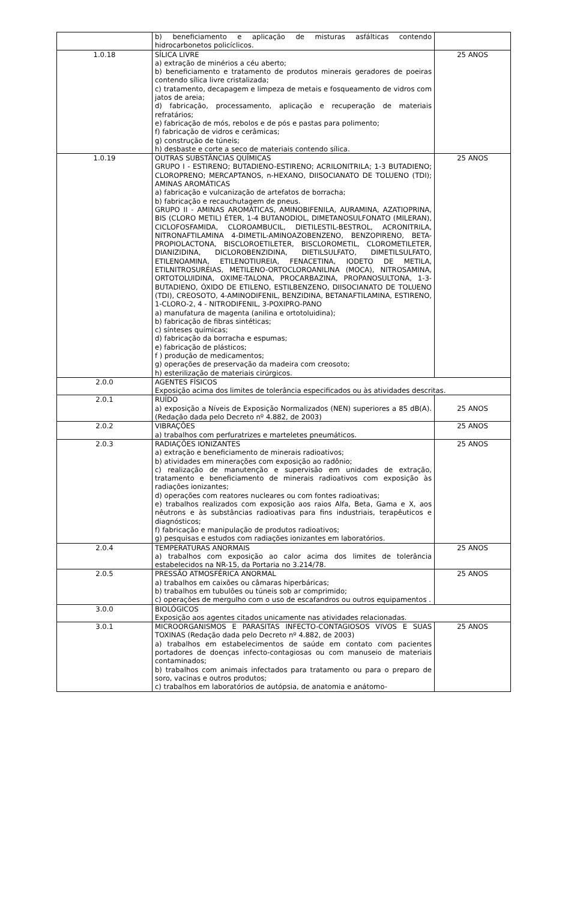| | b) beneficiamento e aplicação de misturas asfálticas contendo hidrocarbonetos policíclicos. | |
| 1.0.18 | SÍLICA LIVRE a) extração de minérios a céu aberto; b) beneficiamento e tratamento de produtos minerais geradores de poeiras contendo sílica livre cristalizada; c) tratamento, decapagem e limpeza de metais e fosqueamento de vidros com jatos de areia; d) fabricação, processamento, aplicação e recuperação de materiais refratários; e) fabricação de mós, rebolos e de pós e pastas para polimento; f) fabricação de vidros e cerâmicas; g) construção de túneis; h) desbaste e corte a seco de materiais contendo sílica. | 25 ANOS |
| 1.0.19 | OUTRAS SUBSTÂNCIAS QUÍMICAS GRUPO I - ESTIRENO; BUTADIENO-ESTIRENO; ACRILONITRILA; 1-3 BUTADIENO; CLOROPRENO; MERCAPTANOS, n-HEXANO, DIISOCIANATO DE TOLUENO (TDI); AMINAS AROMÁTICAS a) fabricação e vulcanização de artefatos de borracha; b) fabricação e recauchutagem de pneus. GRUPO II - AMINAS AROMÁTICAS, AMINOBIFENILA, AURAMINA, AZATIOPRINA, BIS (CLORO METIL) ÉTER, 1-4 BUTANODIOL, DIMETANOSULFONATO (MILERAN), CICLOFOSFAMIDA, CLOROAMBUCIL, DIETILESTIL-BESTROL, ACRONITRILA, NITRONAFTILAMINA 4-DIMETIL-AMINOAZOBENZENO, BENZOPIRENO, BETA-PROPIOLACTONA, BISCLOROETILETER, BISCLOROMETIL, CLOROMETILETER, DIANIZIDINA, DICLOROBENZIDINA, DIETILSULFATO, DIMETILSULFATO, ETILENOAMINA, ETILENOTIUREIA, FENACETINA, IODETO DE METILA, ETILNITROSURÉIAS, METILENO-ORTOCLOROANILINA (MOCA), NITROSAMINA, ORTOTOLUIDINA, OXIME-TALONA, PROCARBAZINA, PROPANOSULTONA, 1-3-BUTADIENO, ÓXIDO DE ETILENO, ESTILBENZENO, DIISOCIANATO DE TOLUENO (TDI), CREOSOTO, 4-AMINODIFENIL, BENZIDINA, BETANAFTILAMINA, ESTIRENO, 1-CLORO-2, 4 - NITRODIFENIL, 3-POXIPRO-PANO a) manufatura de magenta (anilina e ortotoluidina); b) fabricação de fibras sintéticas; c) sínteses químicas; d) fabricação da borracha e espumas; e) fabricação de plásticos; f ) produção de medicamentos; g) operações de preservação da madeira com creosoto; h) esterilização de materiais cirúrgicos. | 25 ANOS |
| 2.0.0 | AGENTES FÍSICOS Exposição acima dos limites de tolerância especificados ou às atividades descritas. | |
| 2.0.1 | RUÍDO a) exposição a Níveis de Exposição Normalizados (NEN) superiores a 85 dB(A). (Redação dada pelo Decreto nº 4.882, de 2003) | 25 ANOS |
| 2.0.2 | VIBRAÇÕES a) trabalhos com perfuratrizes e marteletes pneumáticos. | 25 ANOS |
| 2.0.3 | RADIAÇÕES IONIZANTES a) extração e beneficiamento de minerais radioativos; b) atividades em minerações com exposição ao radônio; c) realização de manutenção e supervisão em unidades de extração, tratamento e beneficiamento de minerais radioativos com exposição às radiações ionizantes; d) operações com reatores nucleares ou com fontes radioativas; e) trabalhos realizados com exposição aos raios Alfa, Beta, Gama e X, aos nêutrons e às substâncias radioativas para fins industriais, terapêuticos e diagnósticos; f) fabricação e manipulação de produtos radioativos; g) pesquisas e estudos com radiações ionizantes em laboratórios. | 25 ANOS |
| 2.0.4 | TEMPERATURAS ANORMAIS a) trabalhos com exposição ao calor acima dos limites de tolerância estabelecidos na NR-15, da Portaria no 3.214/78. | 25 ANOS |
| 2.0.5 | PRESSÃO ATMOSFÉRICA ANORMAL a) trabalhos em caixões ou câmaras hiperbáricas; b) trabalhos em tubulões ou túneis sob ar comprimido; c) operações de mergulho com o uso de escafandros ou outros equipamentos . | 25 ANOS |
| 3.0.0 | BIOLÓGICOS Exposição aos agentes citados unicamente nas atividades relacionadas. | |
| 3.0.1 | MICROORGANISMOS E PARASITAS INFECTO-CONTAGIOSOS VIVOS E SUAS TOXINAS (Redação dada pelo Decreto nº 4.882, de 2003) a) trabalhos em estabelecimentos de saúde em contato com pacientes portadores de doenças infecto-contagiosas ou com manuseio de materiais contaminados; b) trabalhos com animais infectados para tratamento ou para o preparo de soro, vacinas e outros produtos; c) trabalhos em laboratórios de autópsia, de anatomia e anátomo- | 25 ANOS |